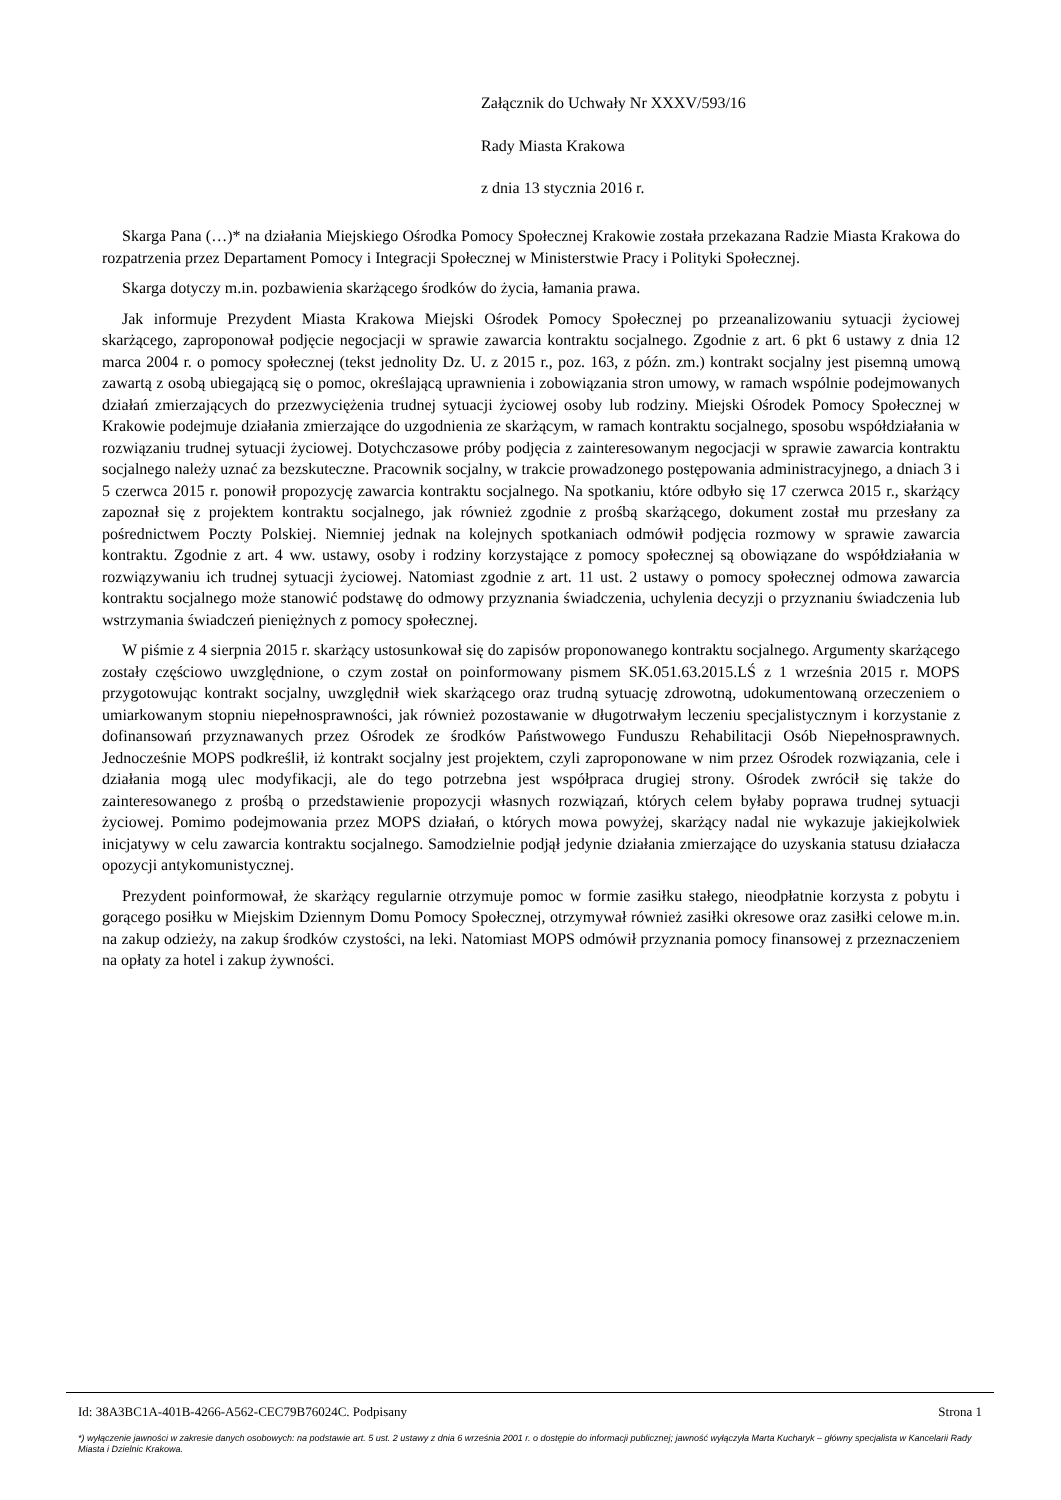Załącznik do Uchwały Nr XXXV/593/16
Rady Miasta Krakowa
z dnia 13 stycznia 2016 r.
Skarga Pana (…)* na działania Miejskiego Ośrodka Pomocy Społecznej Krakowie została przekazana Radzie Miasta Krakowa do rozpatrzenia przez Departament Pomocy i Integracji Społecznej w Ministerstwie Pracy i Polityki Społecznej.
Skarga dotyczy m.in. pozbawienia skarżącego środków do życia, łamania prawa.
Jak informuje Prezydent Miasta Krakowa Miejski Ośrodek Pomocy Społecznej po przeanalizowaniu sytuacji życiowej skarżącego, zaproponował podjęcie negocjacji w sprawie zawarcia kontraktu socjalnego. Zgodnie z art. 6 pkt 6 ustawy z dnia 12 marca 2004 r. o pomocy społecznej (tekst jednolity Dz. U. z 2015 r., poz. 163, z późn. zm.) kontrakt socjalny jest pisemną umową zawartą z osobą ubiegającą się o pomoc, określającą uprawnienia i zobowiązania stron umowy, w ramach wspólnie podejmowanych działań zmierzających do przezwyciężenia trudnej sytuacji życiowej osoby lub rodziny. Miejski Ośrodek Pomocy Społecznej w Krakowie podejmuje działania zmierzające do uzgodnienia ze skarżącym, w ramach kontraktu socjalnego, sposobu współdziałania w rozwiązaniu trudnej sytuacji życiowej. Dotychczasowe próby podjęcia z zainteresowanym negocjacji w sprawie zawarcia kontraktu socjalnego należy uznać za bezskuteczne. Pracownik socjalny, w trakcie prowadzonego postępowania administracyjnego, a dniach 3 i 5 czerwca 2015 r. ponowił propozycję zawarcia kontraktu socjalnego. Na spotkaniu, które odbyło się 17 czerwca 2015 r., skarżący zapoznał się z projektem kontraktu socjalnego, jak również zgodnie z prośbą skarżącego, dokument został mu przesłany za pośrednictwem Poczty Polskiej. Niemniej jednak na kolejnych spotkaniach odmówił podjęcia rozmowy w sprawie zawarcia kontraktu. Zgodnie z art. 4 ww. ustawy, osoby i rodziny korzystające z pomocy społecznej są obowiązane do współdziałania w rozwiązywaniu ich trudnej sytuacji życiowej. Natomiast zgodnie z art. 11 ust. 2 ustawy o pomocy społecznej odmowa zawarcia kontraktu socjalnego może stanowić podstawę do odmowy przyznania świadczenia, uchylenia decyzji o przyznaniu świadczenia lub wstrzymania świadczeń pieniężnych z pomocy społecznej.
W piśmie z 4 sierpnia 2015 r. skarżący ustosunkował się do zapisów proponowanego kontraktu socjalnego. Argumenty skarżącego zostały częściowo uwzględnione, o czym został on poinformowany pismem SK.051.63.2015.LŚ z 1 września 2015 r. MOPS przygotowując kontrakt socjalny, uwzględnił wiek skarżącego oraz trudną sytuację zdrowotną, udokumentowaną orzeczeniem o umiarkowanym stopniu niepełnosprawności, jak również pozostawanie w długotrwałym leczeniu specjalistycznym i korzystanie z dofinansowań przyznawanych przez Ośrodek ze środków Państwowego Funduszu Rehabilitacji Osób Niepełnosprawnych. Jednocześnie MOPS podkreślił, iż kontrakt socjalny jest projektem, czyli zaproponowane w nim przez Ośrodek rozwiązania, cele i działania mogą ulec modyfikacji, ale do tego potrzebna jest współpraca drugiej strony. Ośrodek zwrócił się także do zainteresowanego z prośbą o przedstawienie propozycji własnych rozwiązań, których celem byłaby poprawa trudnej sytuacji życiowej. Pomimo podejmowania przez MOPS działań, o których mowa powyżej, skarżący nadal nie wykazuje jakiejkolwiek inicjatywy w celu zawarcia kontraktu socjalnego. Samodzielnie podjął jedynie działania zmierzające do uzyskania statusu działacza opozycji antykomunistycznej.
Prezydent poinformował, że skarżący regularnie otrzymuje pomoc w formie zasiłku stałego, nieodpłatnie korzysta z pobytu i gorącego posiłku w Miejskim Dziennym Domu Pomocy Społecznej, otrzymywał również zasiłki okresowe oraz zasiłki celowe m.in. na zakup odzieży, na zakup środków czystości, na leki. Natomiast MOPS odmówił przyznania pomocy finansowej z przeznaczeniem na opłaty za hotel i zakup żywności.
Id: 38A3BC1A-401B-4266-A562-CEC79B76024C. Podpisany Strona 1
*) wyłączenie jawności w zakresie danych osobowych: na podstawie art. 5 ust. 2 ustawy z dnia 6 września 2001 r. o dostępie do informacji publicznej; jawność wyłączyła Marta Kucharyk – główny specjalista w Kancelarii Rady Miasta i Dzielnic Krakowa.